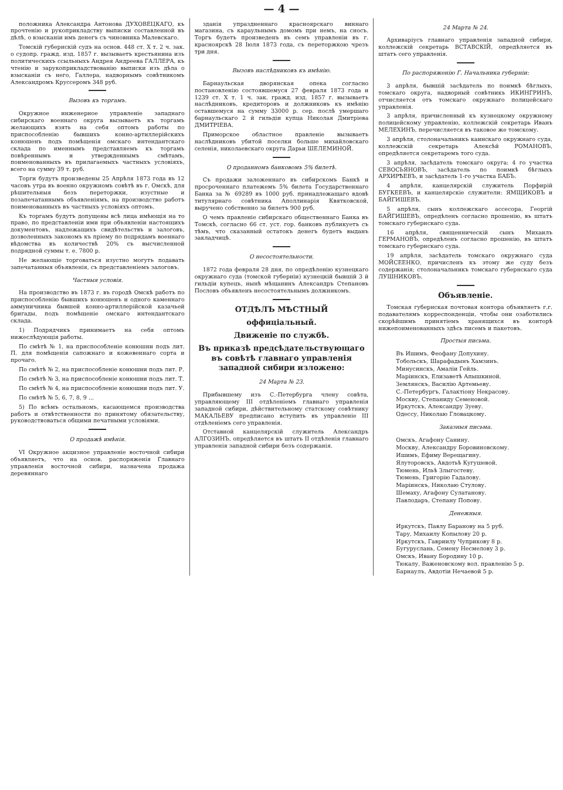— 4 —
положника Александра Антонова ДУХОВЕЦКАГО, къ прочтенію и рукоприкладству выписки составленной въ дѣлѣ, о взысканіи имъ денегъ съ чиновника Малевскаго.
Томскій губернскій судъ на основ. 448 ст. X т. 2 ч. зак. о судопр. гражд. изд. 1857 г. вызываетъ крестьянина изъ политическихъ ссыльныхъ Андрея Андреева ГАЛЛЕРА, къ чтенію и зарукоприкладствованію выписки изъ дѣла о взысканіи съ него, Галлера, надворнымъ совѣтникомъ Александромъ Круссеромъ 348 руб.
Вызовъ къ торгамъ.
Окружное инженерное управленіе западнаго сибирскаго военнаго округа вызываетъ къ торгамъ желающихъ взять на себя оптомъ работы по приспособленію бывшихъ конно-артиллерійскихъ конюшенъ подъ помѣщенія омскаго интендантскаго склада по именнымъ представляемъ къ торгамъ повѣреннымъ и утвержденнымъ смѣтамъ, поименованныхъ въ прилагаемыхъ частныхъ условіяхъ, всего на сумму 39 т. руб.
Торги будутъ произведены 25 Апрѣля 1873 года въ 12 часовъ утра въ военно окружномъ совѣтѣ въ г. Омскѣ, для рѣшительныя безъ переторжки, изустные и позапечатаннымъ объявленіямъ, на производство работъ поименованныхъ въ частныхъ условіяхъ оптомъ.
Къ торгамъ будутъ допущены всѣ лица имѣющія на то право, по представленіи ими при объявленіи настоящихъ документовъ, надлежащихъ свидѣтельствъ и залоговъ, дозволенныхъ закономъ къ пріему по подрядамъ военнаго вѣдомства въ количествѣ 20% съ высчисленной подрядной суммы т. е. 7800 р.
Не желающіе торговаться изустно могутъ подавать запечатанныя объявленія, съ представленіемъ залоговъ.
Частныя условія.
На производство въ 1873 г. въ городѣ Омскѣ работъ по приспособленію бывшихъ конюшенъ и одного каменнаго аммуничника бывшей конно-артиллерійской казачьей бригады, подъ помѣщеніе омскаго интендантскаго склада.
1) Подрядчикъ принимаетъ на себя оптомъ нижеслѣдующія работы.
По смѣтѣ № 1, на приспособленіе конюшни подъ лит. П. для помѣщенія сапожнаго и кожевеннаго сорта и прочаго.
По смѣтѣ № 2, на приспособленіе конюшни подъ лит. Р.
По смѣтѣ № 3, на приспособленіе конюшни подъ лит. Т.
По смѣтѣ № 4, на приспособленіе конюшни подъ лит. У.
По смѣтѣ № 5, 6, 7, 8, 9 ...
5) По всѣмъ остальномъ, касающемся производства работъ и отвѣтственности по принятому обязательству, руководствоваться общими печатными условіями.
О продажѣ имѣнія.
VI Окружное акцизное управленіе восточной сибири объявляетъ, что на основ. распоряженія Главнаго управленія восточной сибири, назначена продажа деревяннаго
зданія упраздненнаго красноярскаго виннаго магазина, съ караульнымъ домомъ при немъ, на сносъ. Торгъ будетъ произведенъ въ семъ управленіи въ г. красноярскѣ 28 Іюля 1873 года, съ переторжкою чрезъ три дня.
Вызовъ наслѣдниковъ къ имѣнію.
Барнаульская дворянская опека согласно постановленію состоявшемуся 27 февраля 1873 года и 1239 ст. X т. 1 ч. зак. гражд. изд. 1857 г. вызываетъ наслѣдниковъ, кредиторовъ и должниковъ къ имѣнію оставшемуся на сумму 33000 р. сер. послѣ умершаго барнаульскаго 2 й гильдіи купца Николая Дмитріева ДМИТРІЕВА.
Приморское областное правленіе вызываетъ наслѣдниковъ убитой поселки больше михайловскаго селенія, николаевскаго округа Дарьи ШЕЛЕМИНОЙ.
О проданномъ банковомъ 5% билетѣ.
Съ продажи заложеннаго въ сибирскомъ Банкѣ и просроченнаго платежемъ 5% билета Государственнаго Банка за № 69289 въ 1000 руб. принадлежащаго вдовѣ титулярнаго совѣтника Аполлинарія Квятковской, выручено собственно за билетъ 900 руб.
О чемъ правленіе сибирскаго общественнаго Банка въ Томскѣ, согласно 66 ст. уст. гор. банковъ публикуетъ съ тѣмъ, что сказанный остатокъ денегъ будетъ выданъ закладчицѣ.
О несостоятельности.
1872 года февраля 28 дня, по опредѣленію кузнецкаго окружнаго суда (томской губерніи) кузнецкій бывшій 3 й гильдіи купецъ, нынѣ мѣщанинъ Александръ Степановъ Пословъ объявленъ несостоятельнымъ должникомъ.
ОТДѢЛЪ МѢСТНЫЙ
оффиціальный.
Движеніе по службѣ.
Въ приказѣ предсѣдательствующаго въ совѣтѣ главнаго управленія западной сибири изложено:
24 Марта № 23.
Прибывшему изъ С.-Петербурга члену совѣта, управляющему III отдѣленіемъ главнаго управленія западной сибири, дѣйствительному статскому совѣтнику МАКАЛЬЕВУ предписано вступить въ управленіе III отдѣленіемъ сего управленія.
Отставной канцелярскій служитель Александръ АЛГОЗИНЪ, опредѣляется въ штатъ II отдѣленія главнаго управленія западной сибири безъ содержанія.
24 Марта № 24.
Архиваріусъ главнаго управленія западной сибири, коллежскій секретарь ВСТАВСКІЙ, опредѣляется въ штатъ сего управленія.
По распоряженію Г. Начальника губерніи:
3 апрѣля, бывшій засѣдатель по поимкѣ бѣглыхъ, томскаго округа, надворный совѣтникъ ИКИНГРИНЪ, отчисляется отъ томскаго окружнаго полицейскаго управленія.
3 апрѣля, причисленный къ кузнецкому окружному полицейскому управленію, коллежскій секретарь Иванъ МЕЛЕХИНЪ, перечисляется въ таковое же томскому.
3 апрѣля, столоначальникъ каинскаго окружнаго суда, коллежскій секретарь Алексѣй РОМАНОВЪ, опредѣляется секретаремъ того суда.
3 апрѣля, засѣдатель томскаго округа: 4 го участка СЕВОСЬЯНОВЪ, засѣдатель по поимкѣ бѣглыхъ АРХИРѢЕВЪ, и засѣдатель 1-го участка БАБЪ.
4 апрѣля, канцелярскій служитель Порфирій БУГКЕЕВЪ, и канцелярскіе служители: ЯМЩИКОВЪ и БАЙГИШЕВЪ.
5 апрѣля, сынъ коллежскаго ассесора, Георгій БАЙГИШЕВЪ, опредѣленъ согласно прошенію, въ штатъ томскаго губернскаго суда.
16 апрѣля, священническій сынъ Михаилъ ГЕРМАНОВЪ, опредѣленъ согласно прошенію, въ штатъ томскаго губернскаго суда.
19 апрѣля, засѣдатель томскаго окружнаго суда МОЙСЕЕНКО, причисленъ къ этому же суду безъ содержанія; столоначальникъ томскаго губернскаго суда ЛУШНИКОВЪ.
Объявленіе.
Томская губернская почтовая контора объявляетъ г.г. подавателямъ корреспонденціи, чтобы они озаботились скорѣйшимъ принятіемъ хранящихся въ конторѣ нижепоименованныхъ здѣсь писемъ и пакетовъ.
Простыя письма.
Въ Ишимъ, Феофану Допухину.
Тобольскъ, Шарафадынъ Хамзинъ.
Минусинскъ, Амаліи Гейль.
Маріинскъ, Елизаветѣ Апышкиной.
Землянскъ, Василію Артемьеву.
С.-Петербургъ, Галактіону Некрасову.
Москву, Степаниду Семеновой.
Иркутскъ, Александру Зуеву.
Одессу, Николаю Гловацкому.
Заказныя письма.
Омскъ, Агафону Санину.
Москву, Александру Боровиновскому.
Ишимъ, Ефиму Верещагину.
Ялуторовскъ, Авдотьѣ Кугушевой.
Тюмень, Ильѣ Злыгостеву.
Тюмень, Григорію Гадалову.
Маріинскъ, Николаю Стулову.
Шемаху, Агафону Сулатанову.
Павлодаръ, Степану Попову.
Денежныя.
Иркутскъ, Павлу Баранову на 5 руб.
Тару, Михаилу Копылову 20 р.
Иркутскъ, Гавриилу Чуприкову 8 р.
Бугуруслань, Семену Несмелову 3 р.
Омскъ, Ивану Бородину 10 р.
Тюкалу, Важеновскому вол. правленію 5 р.
Барнаулъ, Авдотіи Нечаевой 5 р.